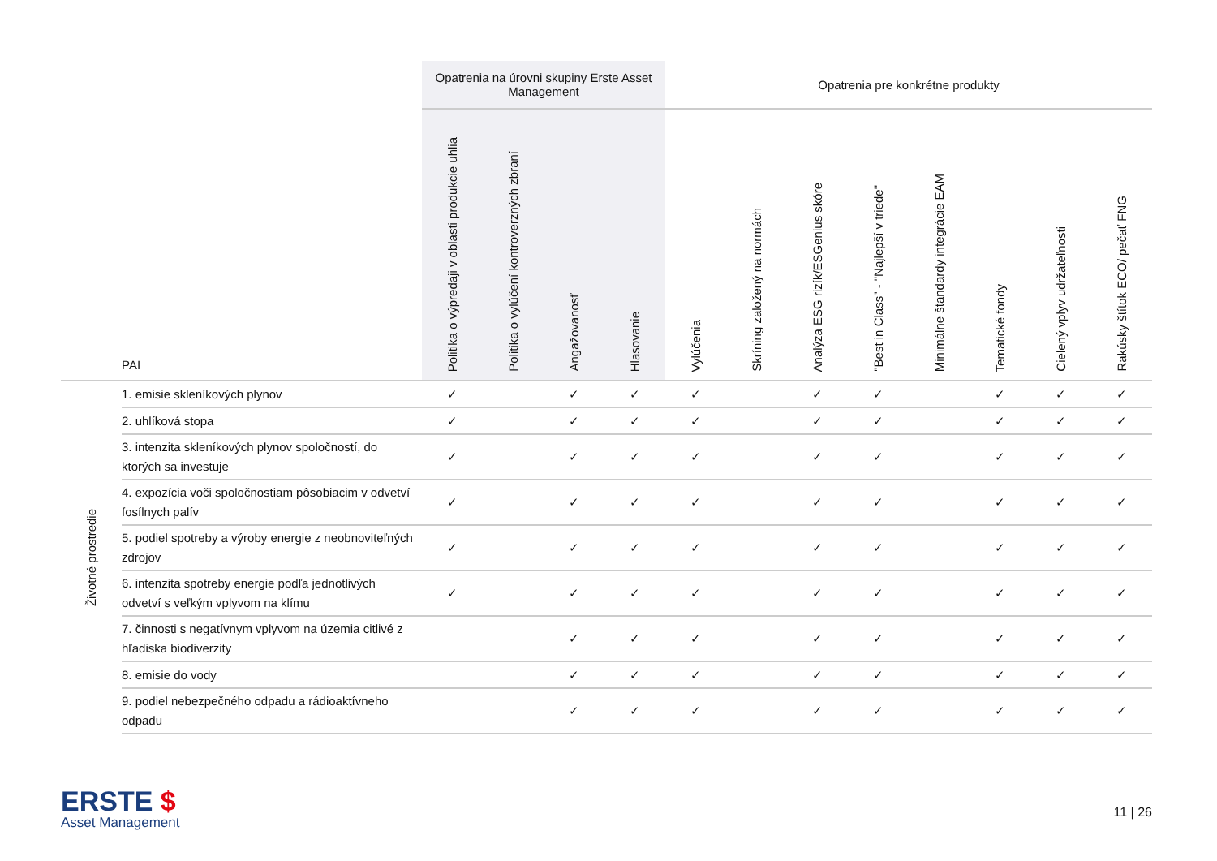| | | Opatrenia na úrovni skupiny Erste Asset Management | | | | Opatrenia pre konkrétne produkty | | | | | | | |
| --- | --- | --- | --- | --- | --- | --- | --- | --- | --- | --- | --- | --- | --- |
| | PAI | Politika o výpredaji v oblasti produkcie uhlia | Politika o vylúčení kontroverzných zbraní | Angažovanosť | Hlasovanie | Vylúčenia | Skríning založený na normách | Analýza ESG rizík/ESGenius skóre | "Best in Class" - "Najlepší v triede" | Minimálne štandardy integrácie EAM | Tematické fondy | Cielený vplyv udržateľnosti | Rakúsky štítok ECO/ pečať FNG |
| Životné prostredie | 1. emisie skleníkových plynov | ✓ | | ✓ | ✓ | ✓ | | ✓ | ✓ | | ✓ | ✓ | ✓ |
| | 2. uhlíková stopa | ✓ | | ✓ | ✓ | ✓ | | ✓ | ✓ | | ✓ | ✓ | ✓ |
| | 3. intenzita skleníkových plynov spoločností, do ktorých sa investuje | ✓ | | ✓ | ✓ | ✓ | | ✓ | ✓ | | ✓ | ✓ | ✓ |
| | 4. expozícia voči spoločnostiam pôsobiacim v odvetví fosílnych palív | ✓ | | ✓ | ✓ | ✓ | | ✓ | ✓ | | ✓ | ✓ | ✓ |
| | 5. podiel spotreby a výroby energie z neobnoviteľných zdrojov | ✓ | | ✓ | ✓ | ✓ | | ✓ | ✓ | | ✓ | ✓ | ✓ |
| | 6. intenzita spotreby energie podľa jednotlivých odvetví s veľkým vplyvom na klímu | ✓ | | ✓ | ✓ | ✓ | | ✓ | ✓ | | ✓ | ✓ | ✓ |
| | 7. činnosti s negatívnym vplyvom na územia citlivé z hľadiska biodiverzity | | | ✓ | ✓ | ✓ | | ✓ | ✓ | | ✓ | ✓ | ✓ |
| | 8. emisie do vody | | | ✓ | ✓ | ✓ | | ✓ | ✓ | | ✓ | ✓ | ✓ |
| | 9. podiel nebezpečného odpadu a rádioaktívneho odpadu | | | ✓ | ✓ | ✓ | | ✓ | ✓ | | ✓ | ✓ | ✓ |
ERSTE $
Asset Management
11 | 26